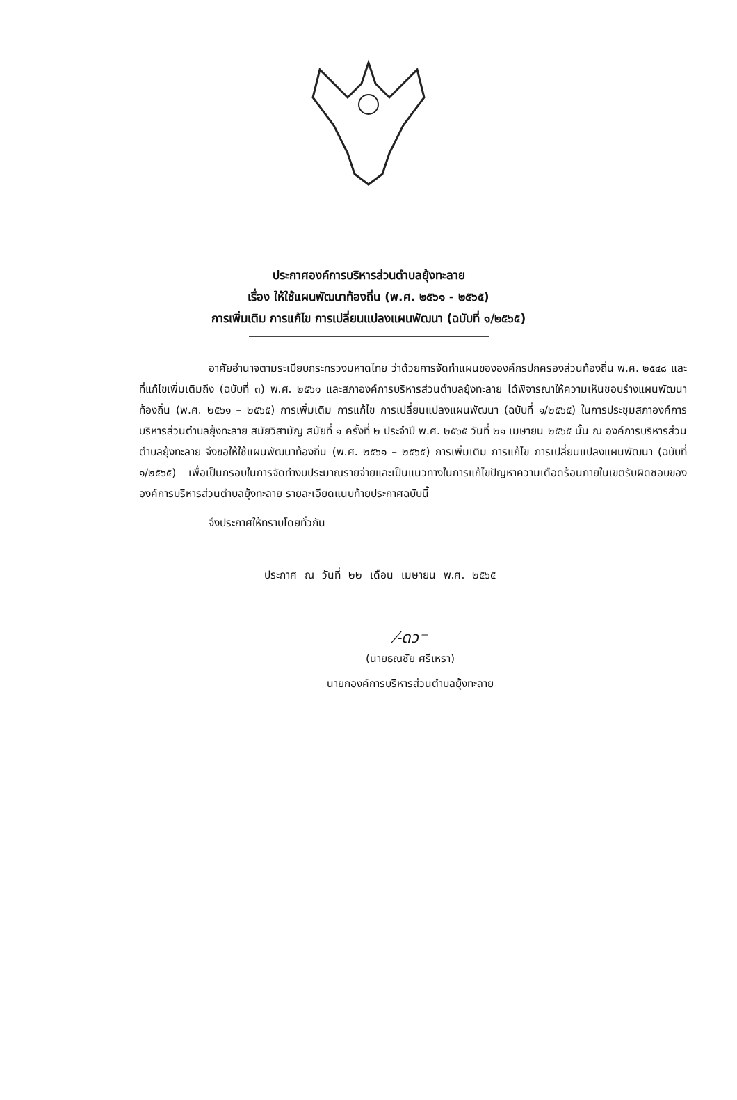ประกาศองค์การบริหารส่วนตำบลยุ้งทะลาย
เรื่อง ให้ใช้แผนพัฒนาท้องถิ่น (พ.ศ. ๒๕๖๑ - ๒๕๖๕)
การเพิ่มเติม การแก้ไข การเปลี่ยนแปลงแผนพัฒนา (ฉบับที่ ๑/๒๕๖๕)
อาศัยอำนาจตามระเบียบกระทรวงมหาดไทย ว่าด้วยการจัดทำแผนขององค์กรปกครองส่วนท้องถิ่น พ.ศ. ๒๕๔๘ และที่แก้ไขเพิ่มเติมถึง (ฉบับที่ ๓) พ.ศ. ๒๕๖๑ และสภาองค์การบริหารส่วนตำบลยุ้งทะลาย ได้พิจารณาให้ความเห็นชอบร่างแผนพัฒนาท้องถิ่น (พ.ศ. ๒๕๖๑ – ๒๕๖๕) การเพิ่มเติม การแก้ไข การเปลี่ยนแปลงแผนพัฒนา (ฉบับที่ ๑/๒๕๖๕) ในการประชุมสภาองค์การบริหารส่วนตำบลยุ้งทะลาย สมัยวิสามัญ สมัยที่ ๑ ครั้งที่ ๒ ประจำปี พ.ศ. ๒๕๖๕ วันที่ ๒๑ เมษายน ๒๕๖๕ นั้น ณ องค์การบริหารส่วนตำบลยุ้งทะลาย จึงขอให้ใช้แผนพัฒนาท้องถิ่น (พ.ศ. ๒๕๖๑ – ๒๕๖๕) การเพิ่มเติม การแก้ไข การเปลี่ยนแปลงแผนพัฒนา (ฉบับที่ ๑/๒๕๖๕) เพื่อเป็นกรอบในการจัดทำงบประมาณรายจ่ายและเป็นแนวทางในการแก้ไขปัญหาความเดือดร้อนภายในเขตรับผิดชอบขององค์การบริหารส่วนตำบลยุ้งทะลาย รายละเอียดแนบท้ายประกาศฉบับนี้
จึงประกาศให้ทราบโดยทั่วกัน
ประกาศ ณ วันที่ ๒๒ เดือน เมษายน พ.ศ. ๒๕๖๕
⁄-ดว⁻
(นายธณชัย ศรีเหรา)
นายกองค์การบริหารส่วนตำบลยุ้งทะลาย